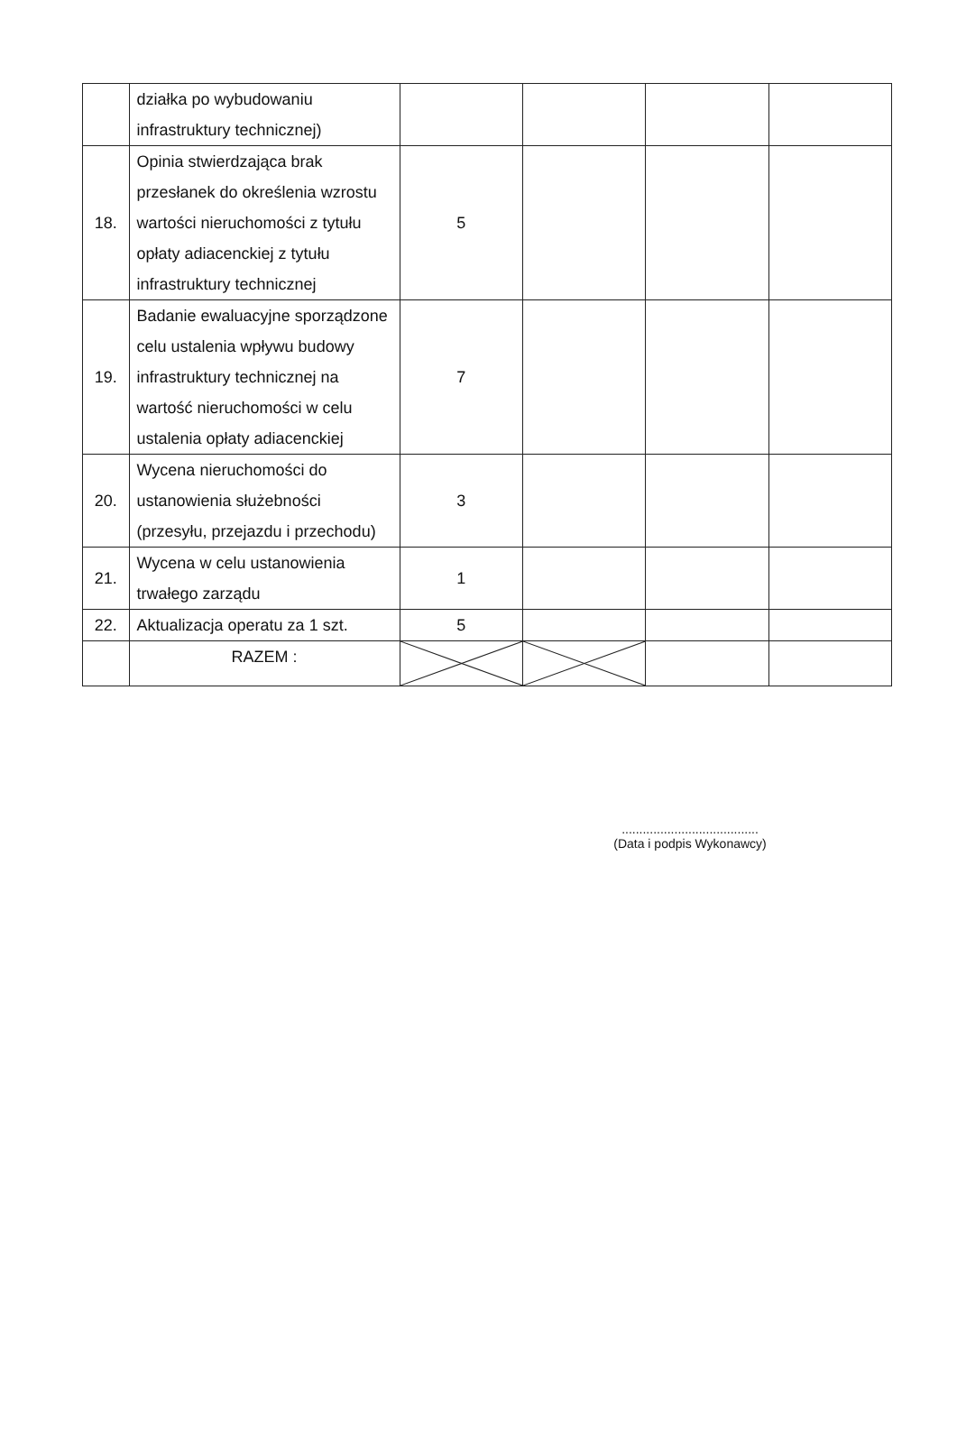| | działka po wybudowaniu infrastruktury technicznej) | | | | |
| 18. | Opinia stwierdzająca brak przesłanek do określenia wzrostu wartości nieruchomości z tytułu opłaty adiacenckiej z tytułu infrastruktury technicznej | 5 | | | |
| 19. | Badanie ewaluacyjne sporządzone celu ustalenia wpływu budowy infrastruktury technicznej na wartość nieruchomości w celu ustalenia opłaty adiacenckiej | 7 | | | |
| 20. | Wycena nieruchomości do ustanowienia służebności (przesyłu, przejazdu i przechodu) | 3 | | | |
| 21. | Wycena w celu ustanowienia trwałego zarządu | 1 | | | |
| 22. | Aktualizacja operatu za 1 szt. | 5 | | | |
| | RAZEM : | | | | |
.......................................
(Data i podpis Wykonawcy)